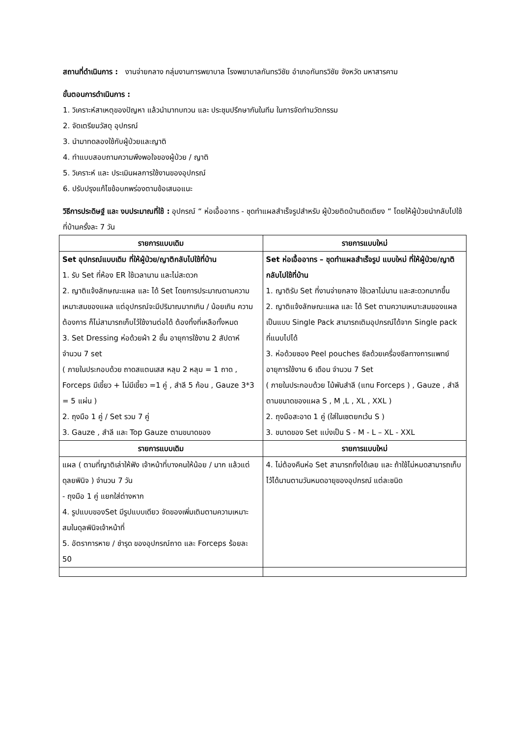สถานที่ดำเนินการ : งานจ่ายกลาง กลุ่มงานการพยาบาล โรงพยาบาลกันทรวิชัย อำเภอกันทรวิชัย จังหวัด มหาสารคาม
ขั้นตอนการดำเนินการ :
1. วิเคราะห์สาเหตุของปัญหา แล้วนำมาทบทวน และ ประชุมปรึกษากันในทีม ในการจัดทำนวัตกรรม
2. จัดเตรียมวัสดุ อุปกรณ์
3. นำมาทดลองใช้กับผู้ป่วยและญาติ
4. ทำแบบสอบถามความพึงพอใจของผู้ป่วย / ญาติ
5. วิเคราะห์ และ ประเมินผลการใช้งานของอุปกรณ์
6. ปรับปรุงแก้ไขข้อบกพร่องตามข้อเสนอแนะ
วิธีการประดิษฐ์ และ งบประมาณที่ใช้ : อุปกรณ์ “ ห่อเอื้ออาทร - ชุดทำแผลสำเร็จรูปสำหรับ ผู้ป่วยติดบ้านติดเตียง “ โดยให้ผู้ป่วยนำกลับไปใช้ที่บ้านครั้งละ 7 วัน
| รายการแบบเดิม | รายการแบบใหม่ |
| --- | --- |
| Set อุปกรณ์แบบเดิม ที่ให้ผู้ป่วย/ญาติกลับไปใช้ที่บ้าน 1. รับ Set ที่ห้อง ER ใช้เวลานาน และไม่สะดวก 2. ญาติแจ้งลักษณะแผล และ ได้ Set โดยการประมาณตามความเหมาะสมของแผล แต่อุปกรณ์จะมีปริมาณมากเกิน / น้อยเกิน ความต้องการ ก็ไม่สามารถเก็บไว้ใช้งานต่อได้ ต้องทิ้งที่เหลือทั้งหมด 3. Set Dressing ห่อด้วยผ้า 2 ชั้น อายุการใช้งาน 2 สัปดาห์ จำนวน 7 set ( ภายในประกอบด้วย ถาดสแตนเสส หลุม 2 หลุม = 1 ถาด , Forceps มีเขี้ยว + ไม่มีเขี้ยว =1 คู่ , สำลี 5 ก้อน , Gauze 3*3 = 5 แผ่น ) 2. ถุงมือ 1 คู่ / Set รวม 7 คู่ 3. Gauze , สำลี และ Top Gauze ตามขนาดของ | Set ห่อเอื้ออาทร – ชุดทำแผลสำเร็จรูป แบบใหม่ ที่ให้ผู้ป่วย/ญาติกลับไปใช้ที่บ้าน 1. ญาติรับ Set ที่งานจ่ายกลาง ใช้เวลาไม่นาน และสะดวกมากขึ้น 2. ญาติแจ้งลักษณะแผล และ ได้ Set ตามความเหมาะสมของแผล เป็นแบบ Single Pack สามารถเติมอุปกรณ์ได้จาก Single pack ที่แนบไปได้ 3. ห่อด้วยซอง Peel pouches ซีลด้วยเครื่องซีลทางการแพทย์ อายุการใช้งาน 6 เดือน จำนวน 7 Set ( ภายในประกอบด้วย ไม้พันสำลี (แทน Forceps ) , Gauze , สำลี ตามขนาดของแผล S , M ,L , XL , XXL ) 2. ถุงมือสะอาด 1 คู่ (ใส่ในเซตยกเว้น S ) 3. ขนาดของ Set แบ่งเป็น S - M - L – XL - XXL |
| รายการแบบเดิม | รายการแบบใหม่ |
| แผล ( ตามที่ญาติเล่าให้ฟัง เจ้าหน้าที่บางคนให้น้อย / มาก แล้วแต่ดุลยพินิจ ) จำนวน 7 วัน - ถุงมือ 1 คู่ แยกใส่ต่างหาก 4. รูปแบบของSet มีรูปแบบเดียว จัดของเพิ่มเติมตามความเหมาะสมในดุลพินิจเจ้าหน้าที่ 5. อัตราการหาย / ชำรุด ของอุปกรณ์ถาด และ Forceps ร้อยละ 50 | 4. ไม่ต้องคืนห่อ Set สามารถทิ้งได้เลย และ ถ้าใช้ไม่หมดสามารถเก็บไว้ได้นานตามวันหมดอายุของอุปกรณ์ แต่ละชนิด |